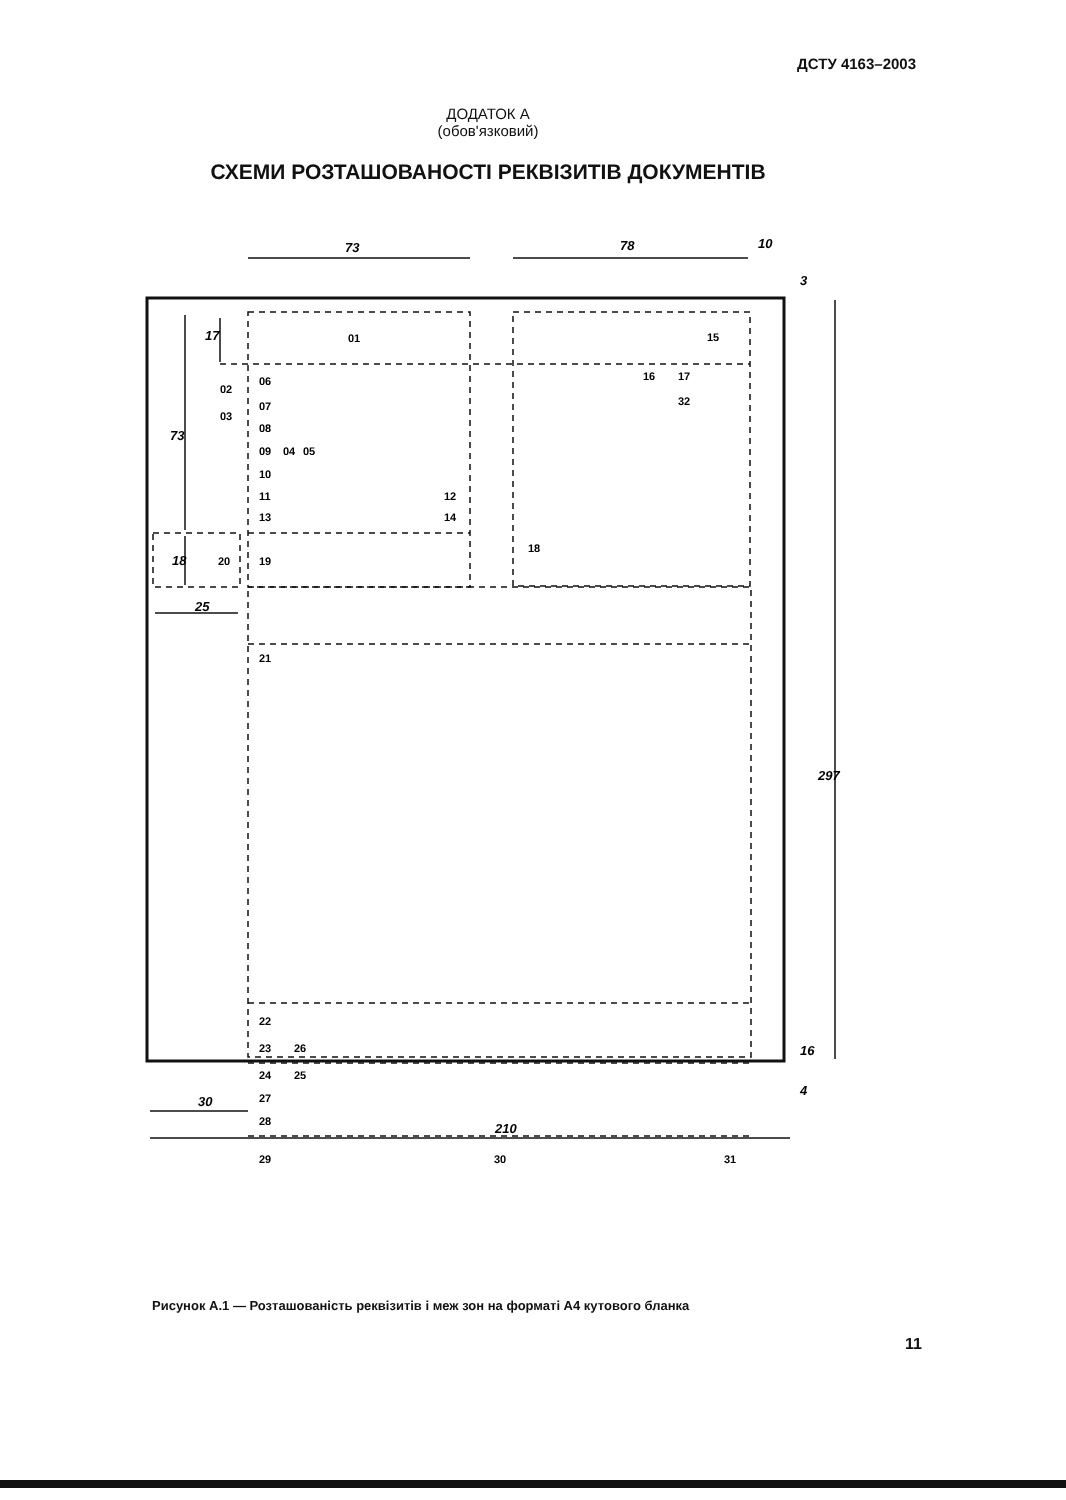ДСТУ 4163–2003
ДОДАТОК А
(обов'язковий)
СХЕМИ РОЗТАШОВАНОСТІ РЕКВІЗИТІВ ДОКУМЕНТІВ
73
78
10
73
17
18
25
30
210
297
3
16
4
01
15
02
03
06
07
08
09
04
05
10
11
12
13
14
16
17
32
18
19
20
21
22
23
26
24
25
27
28
29
30
31
Рисунок А.1 — Розташованість реквізитів і меж зон на форматі А4 кутового бланка
11